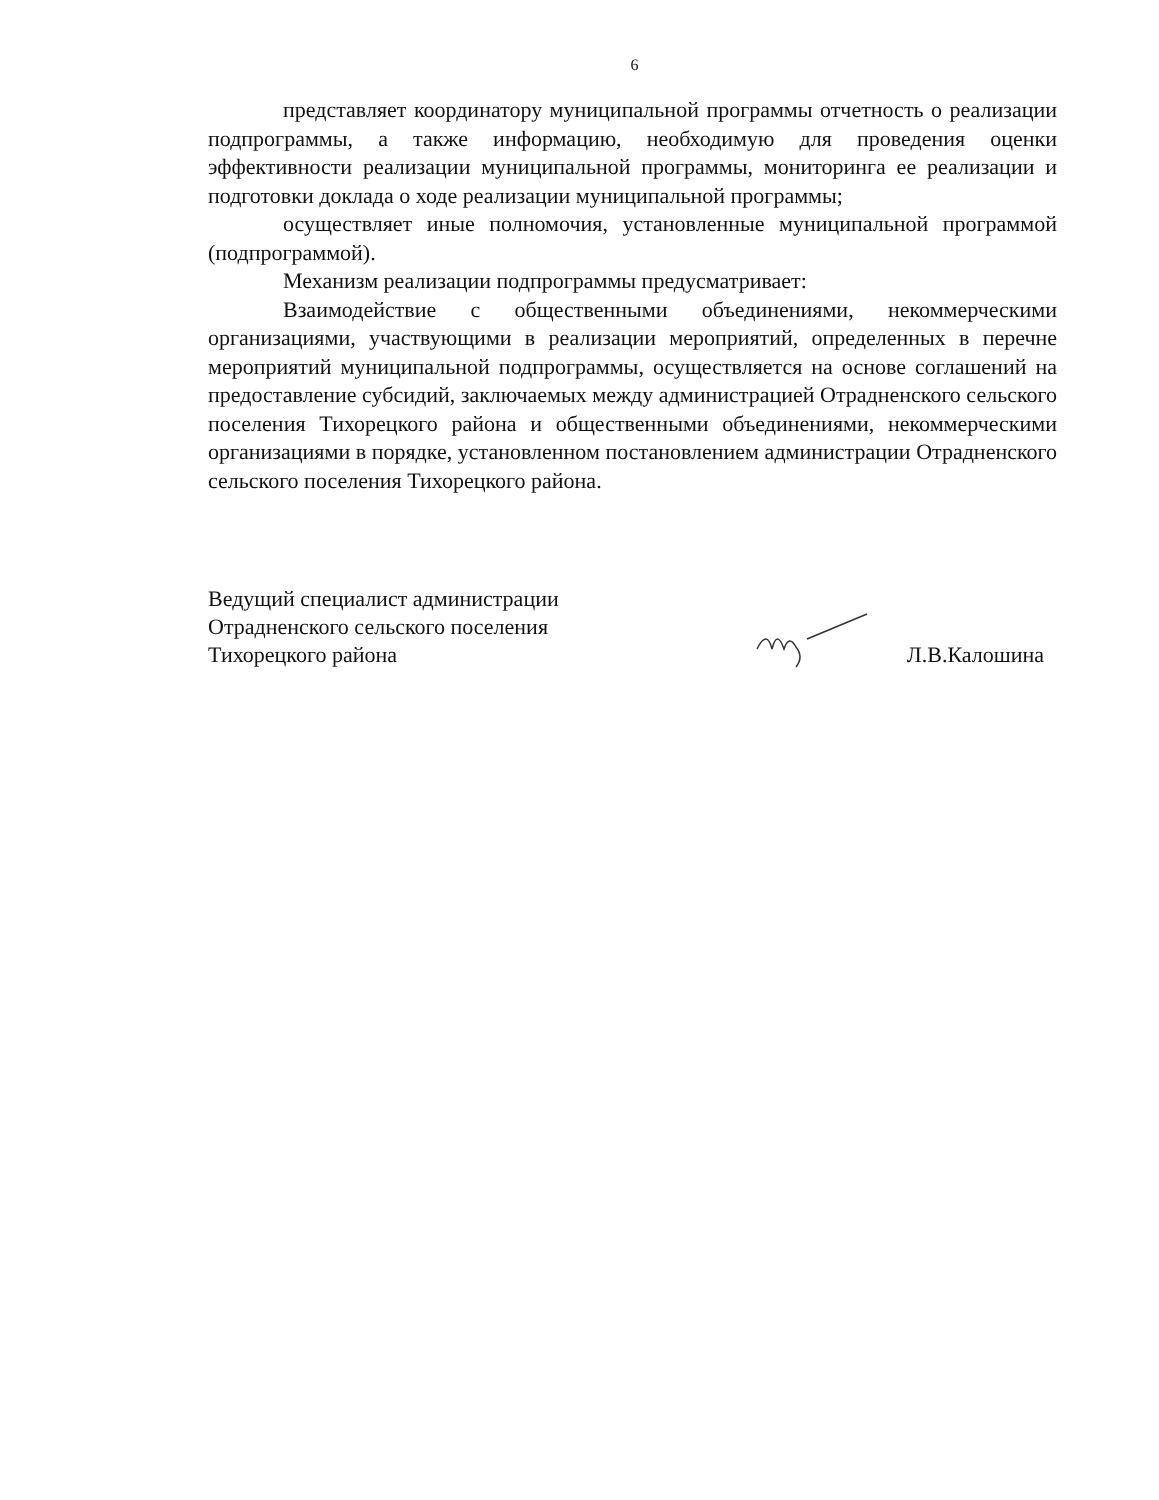6
представляет координатору муниципальной программы отчетность о реализации подпрограммы, а также информацию, необходимую для проведения оценки эффективности реализации муниципальной программы, мониторинга ее реализации и подготовки доклада о ходе реализации муниципальной программы;
осуществляет иные полномочия, установленные муниципальной программой (подпрограммой).
Механизм реализации подпрограммы предусматривает:
Взаимодействие с общественными объединениями, некоммерческими организациями, участвующими в реализации мероприятий, определенных в перечне мероприятий муниципальной подпрограммы, осуществляется на основе соглашений на предоставление субсидий, заключаемых между администрацией Отрадненского сельского поселения Тихорецкого района и общественными объединениями, некоммерческими организациями в порядке, установленном постановлением администрации Отрадненского сельского поселения Тихорецкого района.
Ведущий специалист администрации
Отрадненского сельского поселения
Тихорецкого района
Л.В.Калошина